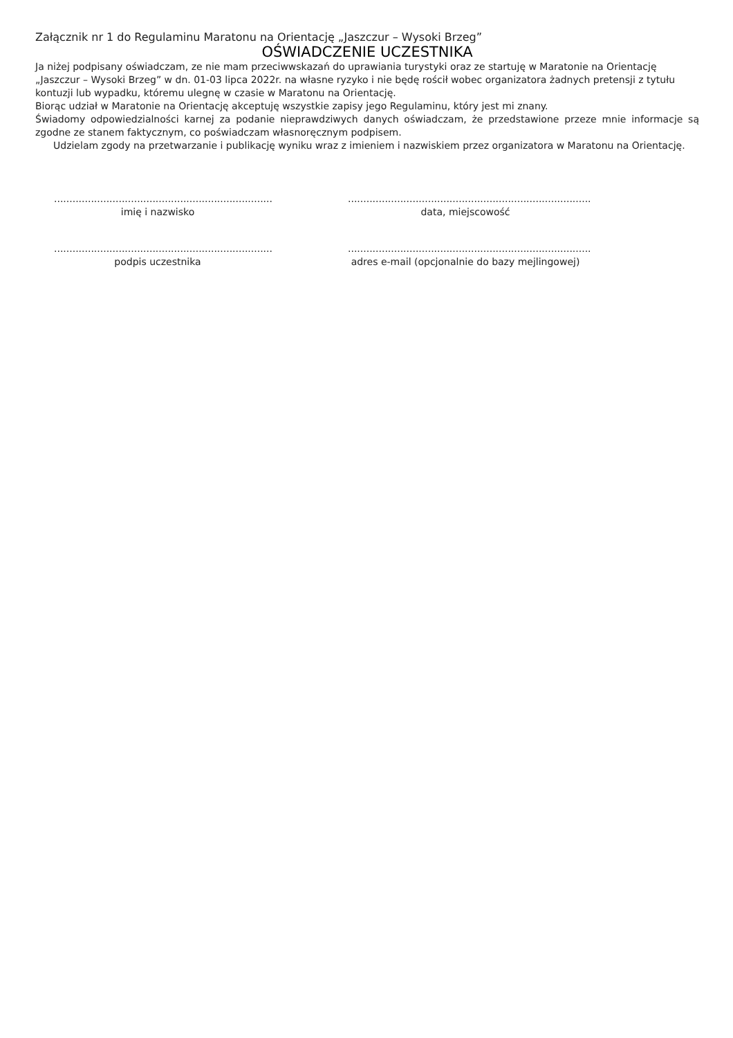Załącznik nr 1 do Regulaminu Maratonu na Orientację „Jaszczur – Wysoki Brzeg”
OŚWIADCZENIE UCZESTNIKA
Ja niżej podpisany oświadczam, ze nie mam przeciwwskazań do uprawiania turystyki oraz ze startuję w Maratonie na Orientację „Jaszczur – Wysoki Brzeg” w dn. 01-03 lipca 2022r. na własne ryzyko i nie będę rościł wobec organizatora żadnych pretensji z tytułu kontuzji lub wypadku, któremu ulegnę w czasie w Maratonu na Orientację.
Biorąc udział w Maratonie na Orientację akceptuję wszystkie zapisy jego Regulaminu, który jest mi znany.
Świadomy odpowiedzialności karnej za podanie nieprawdziwych danych oświadczam, że przedstawione przeze mnie informacje są zgodne ze stanem faktycznym, co poświadczam własnoręcznym podpisem.
Udzielam zgody na przetwarzanie i publikację wyniku wraz z imieniem i nazwiskiem przez organizatora w Maratonu na Orientację.
.......................................................................
imię i nazwisko
...............................................................................
data, miejscowość
.......................................................................
podpis uczestnika
...............................................................................
adres e-mail (opcjonalnie do bazy mejlingowej)